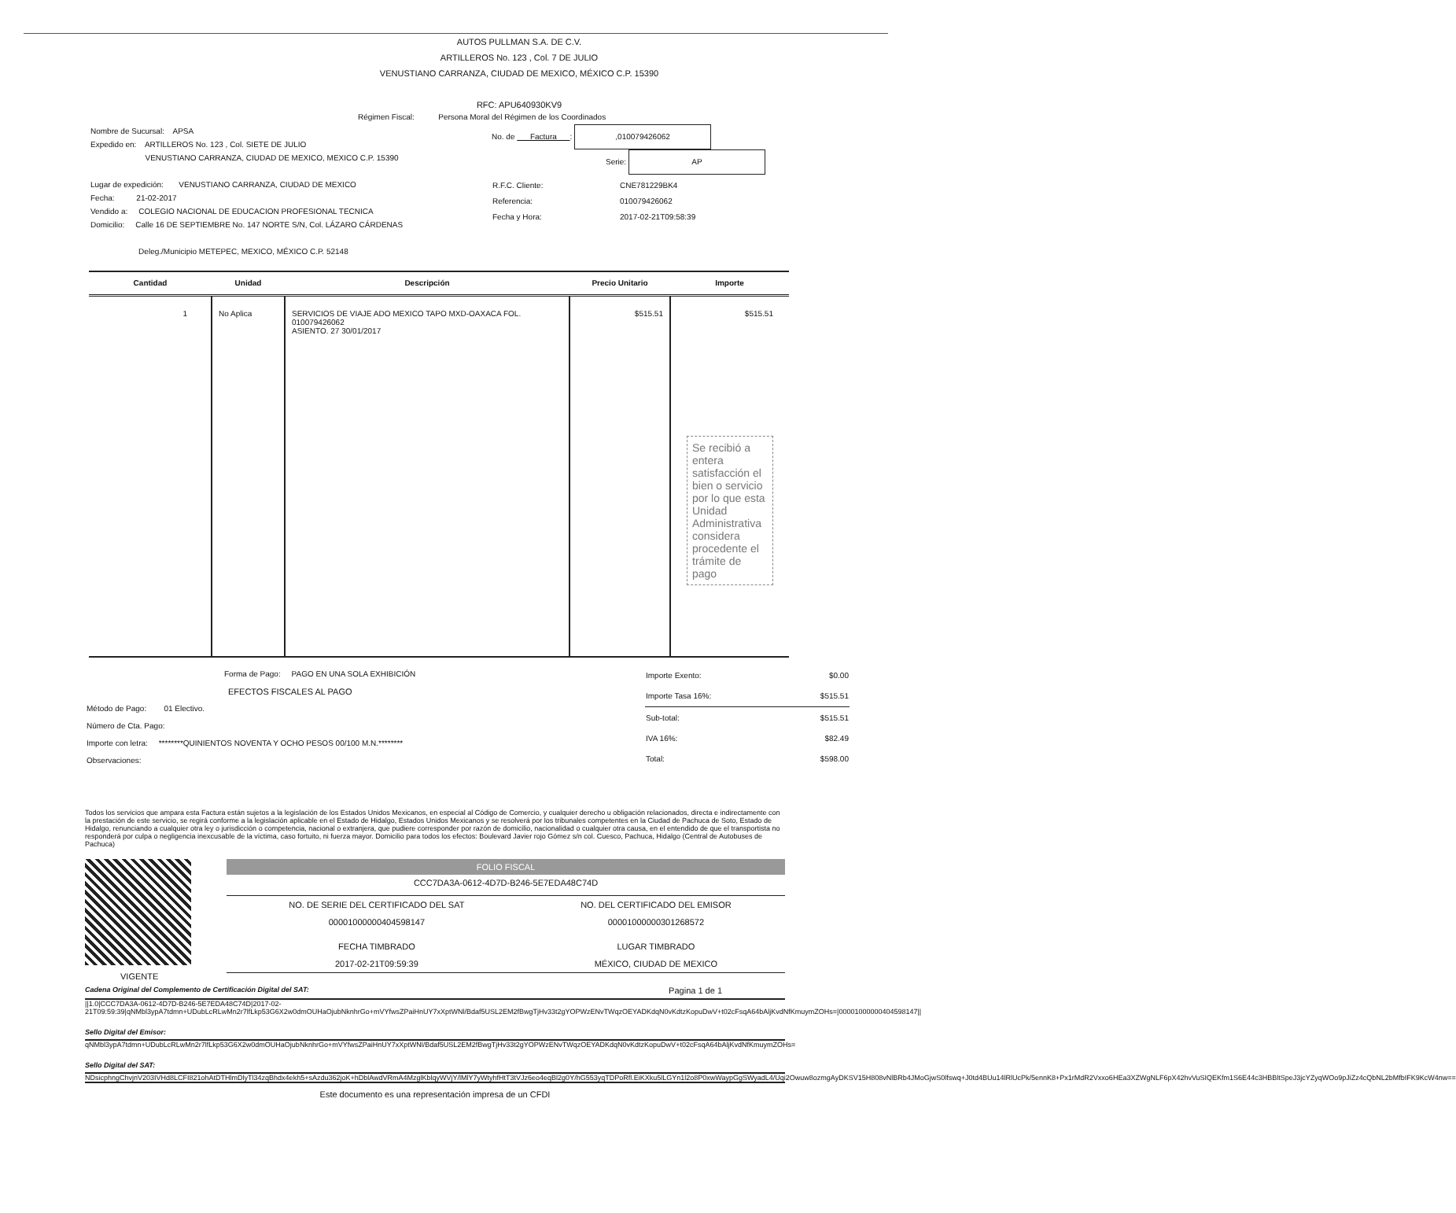AUTOS PULLMAN S.A. DE C.V.
ARTILLEROS No. 123 , Col. 7 DE JULIO
VENUSTIANO CARRANZA, CIUDAD DE MEXICO, MÉXICO C.P. 15390
RFC: APU640930KV9
Régimen Fiscal: Persona Moral del Régimen de los Coordinados
Nombre de Sucursal: APSA
Expedido en: ARTILLEROS No. 123 , Col. SIETE DE JULIO
VENUSTIANO CARRANZA, CIUDAD DE MEXICO, MEXICO C.P. 15390
Lugar de expedición: VENUSTIANO CARRANZA, CIUDAD DE MEXICO
Fecha: 21-02-2017
Vendido a: COLEGIO NACIONAL DE EDUCACION PROFESIONAL TECNICA
Domicilio: Calle 16 DE SEPTIEMBRE No. 147 NORTE S/N, Col. LÁZARO CÁRDENAS
Deleg./Municipio METEPEC, MEXICO, MÉXICO C.P. 52148
No. de Factura : ,010079426062
Serie: AP
| R.F.C. Cliente: | CNE781229BK4 |
| Referencia: | 010079426062 |
| Fecha y Hora: | 2017-02-21T09:58:39 |
| Cantidad | Unidad | Descripción | Precio Unitario | Importe |
| --- | --- | --- | --- | --- |
| 1 | No Aplica | SERVICIOS DE VIAJE ADO MEXICO TAPO MXD-OAXACA FOL. 010079426062 ASIENTO. 27 30/01/2017 | $515.51 | $515.51 Se recibió a entera satisfacción el bien o servicio por lo que esta Unidad Administrativa considera procedente el trámite de pago |
Forma de Pago: PAGO EN UNA SOLA EXHIBICIÓN
EFECTOS FISCALES AL PAGO
Método de Pago: 01 Electivo.
Número de Cta. Pago:
Importe con letra: ********QUINIENTOS NOVENTA Y OCHO PESOS 00/100 M.N.********
Observaciones:
| Importe Exento: | $0.00 |
| Importe Tasa 16%: | $515.51 |
| Sub-total: | $515.51 |
| IVA 16%: | $82.49 |
| Total: | $598.00 |
Todos los servicios que ampara esta Factura están sujetos a la legislación de los Estados Unidos Mexicanos, en especial al Código de Comercio, y cualquier derecho u obligación relacionados, directa e indirectamente con la prestación de este servicio, se regirá conforme a la legislación aplicable en el Estado de Hidalgo, Estados Unidos Mexicanos y se resolverá por los tribunales competentes en la Ciudad de Pachuca de Soto, Estado de Hidalgo, renunciando a cualquier otra ley o jurisdicción o competencia, nacional o extranjera, que pudiere corresponder por razón de domicilio, nacionalidad o cualquier otra causa, en el entendido de que el transportista no responderá por culpa o negligencia inexcusable de la víctima, caso fortuito, ni fuerza mayor. Domicilio para todos los efectos: Boulevard Javier rojo Gómez s/n col. Cuesco, Pachuca, Hidalgo (Central de Autobuses de Pachuca)
VIGENTE
FOLIO FISCAL
CCC7DA3A-0612-4D7D-B246-5E7EDA48C74D
| NO. DE SERIE DEL CERTIFICADO DEL SAT | NO. DEL CERTIFICADO DEL EMISOR |
| 00001000000404598147 | 00001000000301268572 |
| FECHA TIMBRADO | LUGAR TIMBRADO |
| 2017-02-21T09:59:39 | MÉXICO, CIUDAD DE MEXICO |
Cadena Original del Complemento de Certificación Digital del SAT: Pagina 1 de 1
||1.0|CCC7DA3A-0612-4D7D-B246-5E7EDA48C74D|2017-02-21T09:59:39|qNMbl3ypA7tdmn+UDubLcRLwMn2r7lfLkp53G6X2w0dmOUHaOjubNknhrGo+mVYfwsZPaiHnUY7xXptWNl/Bdaf5USL2EM2fBwgTjHv33t2gYOPWzENvTWqzOEYADKdqN0vKdtzKopuDwV+t02cFsqA64bAljKvdNfKmuymZOHs=|00001000000404598147||
Sello Digital del Emisor:
qNMbl3ypA7tdmn+UDubLcRLwMn2r7lfLkp53G6X2w0dmOUHaOjubNknhrGo+mVYfwsZPaiHnUY7xXptWNl/Bdaf5USL2EM2fBwgTjHv33t2gYOPWzENvTWqzOEYADKdqN0vKdtzKopuDwV+t02cFsqA64bAljKvdNfKmuymZOHs=
Sello Digital del SAT:
NDsicphngChvjnV203IVHd8LCFI821ohAtDTHlmDlyTl34zqBhdx4ekh5+sAzdu362joK+hDblAwdVRmA4MzglKblqyWVjY/lMlY7yWtyhfHtT3tVJz6eo4eqBl2g0Y/hG553yqTDPoRfl.EiKXku5lLGYn1l2o8P0xwWaypGgSWyadL4/Uqi2Owuw8ozmgAyDKSV15H808vNlBRb4JMoGjwS0lfswq+J0td4BUu14lRlUcPk/5ennK8+Px1rMdR2Vxxo6HEa3XZWgNLF6pX42hvVuSIQEKfm1S6E44c3HBBltSpeJ3jcYZyqWOo9pJiZz4cQbNL2bMfbIFK9KcW4nw==
Este documento es una representación impresa de un CFDI